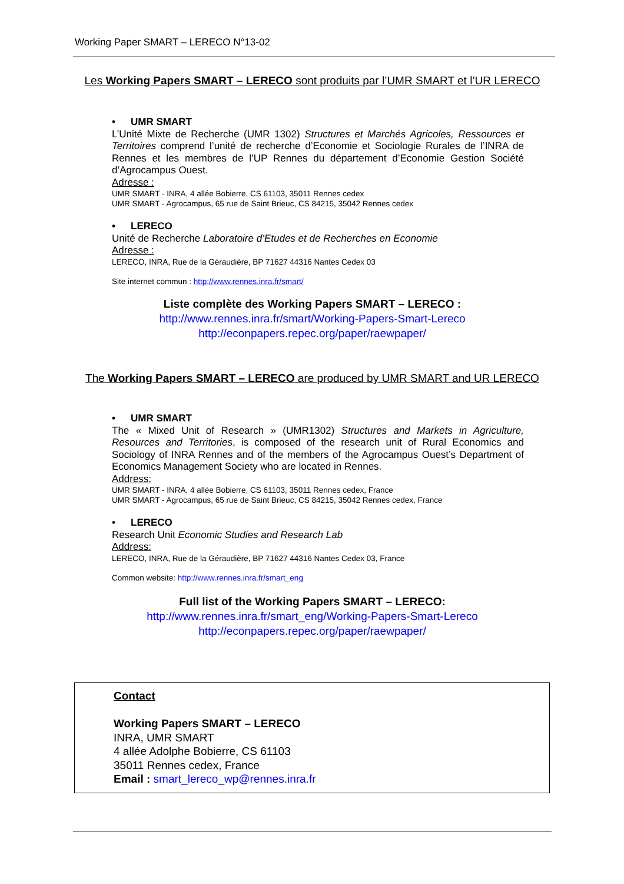Working Paper SMART – LERECO N°13-02
Les Working Papers SMART – LERECO sont produits par l’UMR SMART et l’UR LERECO
• UMR SMART
L’Unité Mixte de Recherche (UMR 1302) Structures et Marchés Agricoles, Ressources et Territoires comprend l’unité de recherche d’Economie et Sociologie Rurales de l’INRA de Rennes et les membres de l’UP Rennes du département d’Economie Gestion Société d’Agrocampus Ouest.
Adresse :
UMR SMART - INRA, 4 allée Bobierre, CS 61103, 35011 Rennes cedex
UMR SMART - Agrocampus, 65 rue de Saint Brieuc, CS 84215, 35042 Rennes cedex
• LERECO
Unité de Recherche Laboratoire d’Etudes et de Recherches en Economie
Adresse :
LERECO, INRA, Rue de la Géraudière, BP 71627 44316 Nantes Cedex 03
Site internet commun : http://www.rennes.inra.fr/smart/
Liste complète des Working Papers SMART – LERECO :
http://www.rennes.inra.fr/smart/Working-Papers-Smart-Lereco
http://econpapers.repec.org/paper/raewpaper/
The Working Papers SMART – LERECO are produced by UMR SMART and UR LERECO
• UMR SMART
The « Mixed Unit of Research » (UMR1302) Structures and Markets in Agriculture, Resources and Territories, is composed of the research unit of Rural Economics and Sociology of INRA Rennes and of the members of the Agrocampus Ouest’s Department of Economics Management Society who are located in Rennes.
Address:
UMR SMART - INRA, 4 allée Bobierre, CS 61103, 35011 Rennes cedex, France
UMR SMART - Agrocampus, 65 rue de Saint Brieuc, CS 84215, 35042 Rennes cedex, France
• LERECO
Research Unit Economic Studies and Research Lab
Address:
LERECO, INRA, Rue de la Géraudière, BP 71627 44316 Nantes Cedex 03, France
Common website: http://www.rennes.inra.fr/smart_eng
Full list of the Working Papers SMART – LERECO:
http://www.rennes.inra.fr/smart_eng/Working-Papers-Smart-Lereco
http://econpapers.repec.org/paper/raewpaper/
Contact
Working Papers SMART – LERECO
INRA, UMR SMART
4 allée Adolphe Bobierre, CS 61103
35011 Rennes cedex, France
Email : smart_lereco_wp@rennes.inra.fr